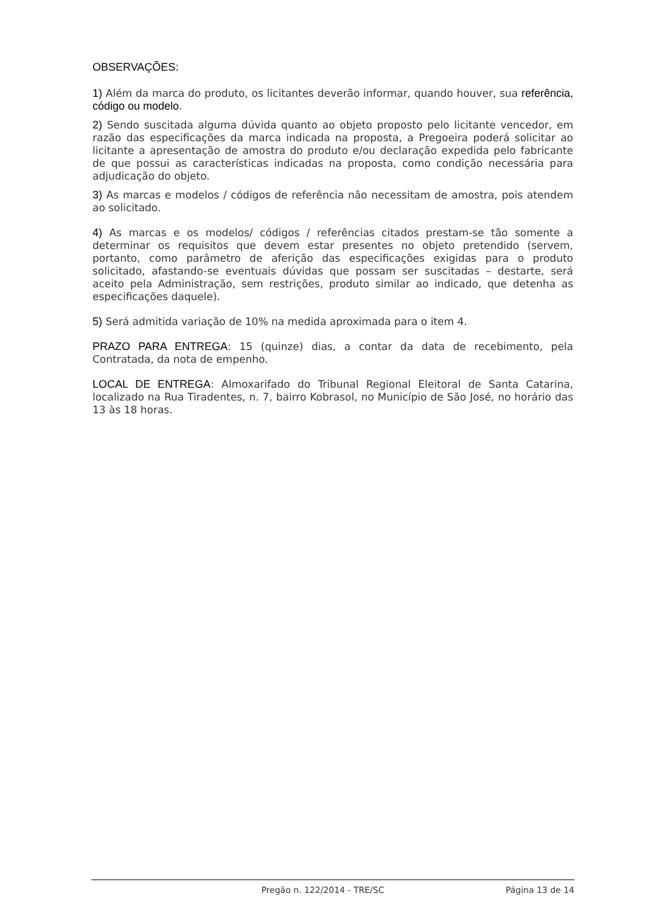OBSERVAÇÕES:
1) Além da marca do produto, os licitantes deverão informar, quando houver, sua referência, código ou modelo.
2) Sendo suscitada alguma dúvida quanto ao objeto proposto pelo licitante vencedor, em razão das especificações da marca indicada na proposta, a Pregoeira poderá solicitar ao licitante a apresentação de amostra do produto e/ou declaração expedida pelo fabricante de que possui as características indicadas na proposta, como condição necessária para adjudicação do objeto.
3) As marcas e modelos / códigos de referência não necessitam de amostra, pois atendem ao solicitado.
4) As marcas e os modelos/ códigos / referências citados prestam-se tão somente a determinar os requisitos que devem estar presentes no objeto pretendido (servem, portanto, como parâmetro de aferição das especificações exigidas para o produto solicitado, afastando-se eventuais dúvidas que possam ser suscitadas – destarte, será aceito pela Administração, sem restrições, produto similar ao indicado, que detenha as especificações daquele).
5) Será admitida variação de 10% na medida aproximada para o item 4.
PRAZO PARA ENTREGA: 15 (quinze) dias, a contar da data de recebimento, pela Contratada, da nota de empenho.
LOCAL DE ENTREGA: Almoxarifado do Tribunal Regional Eleitoral de Santa Catarina, localizado na Rua Tiradentes, n. 7, bairro Kobrasol, no Município de São José, no horário das 13 às 18 horas.
Pregão n. 122/2014 - TRE/SC Página 13 de 14